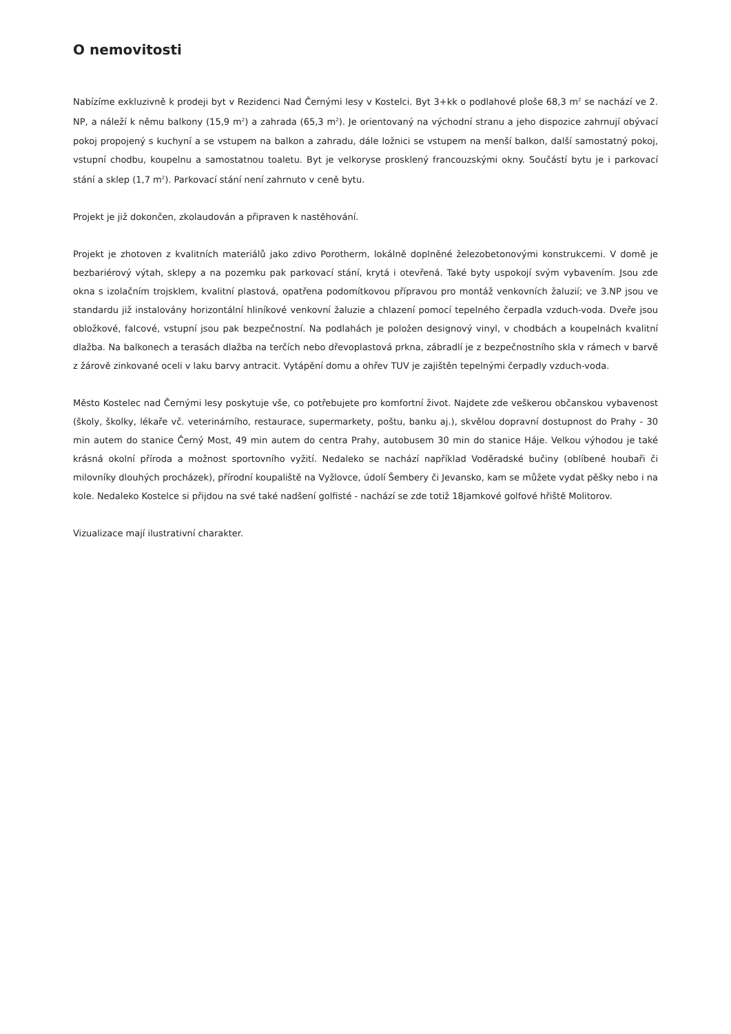O nemovitosti
Nabízíme exkluzivně k prodeji byt v Rezidenci Nad Černými lesy v Kostelci. Byt 3+kk o podlahové ploše 68,3 m<sup>2</sup> se nachází ve 2. NP, a náleží k němu balkony (15,9 m<sup>2</sup>) a zahrada (65,3 m<sup>2</sup>). Je orientovaný na východní stranu a jeho dispozice zahrnují obývací pokoj propojený s kuchyní a se vstupem na balkon a zahradu, dále ložnici se vstupem na menší balkon, další samostatný pokoj, vstupní chodbu, koupelnu a samostatnou toaletu. Byt je velkoryse prosklený francouzskými okny. Součástí bytu je i parkovací stání a sklep (1,7 m<sup>2</sup>). Parkovací stání není zahrnuto v ceně bytu.
Projekt je již dokončen, zkolaudován a připraven k nastěhování.
Projekt je zhotoven z kvalitních materiálů jako zdivo Porotherm, lokálně doplněné železobetonovými konstrukcemi. V domě je bezbariérový výtah, sklepy a na pozemku pak parkovací stání, krytá i otevřená. Také byty uspokojí svým vybavením. Jsou zde okna s izolačním trojsklem, kvalitní plastová, opatřena podomítkovou přípravou pro montáž venkovních žaluzií; ve 3.NP jsou ve standardu již instalovány horizontální hliníkové venkovní žaluzie a chlazení pomocí tepelného čerpadla vzduch-voda. Dveře jsou obložkové, falcové, vstupní jsou pak bezpečnostní. Na podlahách je položen designový vinyl, v chodbách a koupelnách kvalitní dlažba. Na balkonech a terasách dlažba na terčích nebo dřevoplastová prkna, zábradlí je z bezpečnostního skla v rámech v barvě z žárově zinkované oceli v laku barvy antracit. Vytápění domu a ohřev TUV je zajištěn tepelnými čerpadly vzduch-voda.
Město Kostelec nad Černými lesy poskytuje vše, co potřebujete pro komfortní život. Najdete zde veškerou občanskou vybavenost (školy, školky, lékaře vč. veterinárního, restaurace, supermarkety, poštu, banku aj.), skvělou dopravní dostupnost do Prahy - 30 min autem do stanice Černý Most, 49 min autem do centra Prahy, autobusem 30 min do stanice Háje. Velkou výhodou je také krásná okolní příroda a možnost sportovního vyžití. Nedaleko se nachází například Voděradské bučiny (oblíbené houbaři či milovníky dlouhých procházek), přírodní koupaliště na Vyžlovce, údolí Šembery či Jevansko, kam se můžete vydat pěšky nebo i na kole. Nedaleko Kostelce si přijdou na své také nadšení golfisté - nachází se zde totiž 18jamkové golfové hřiště Molitorov.
Vizualizace mají ilustrativní charakter.